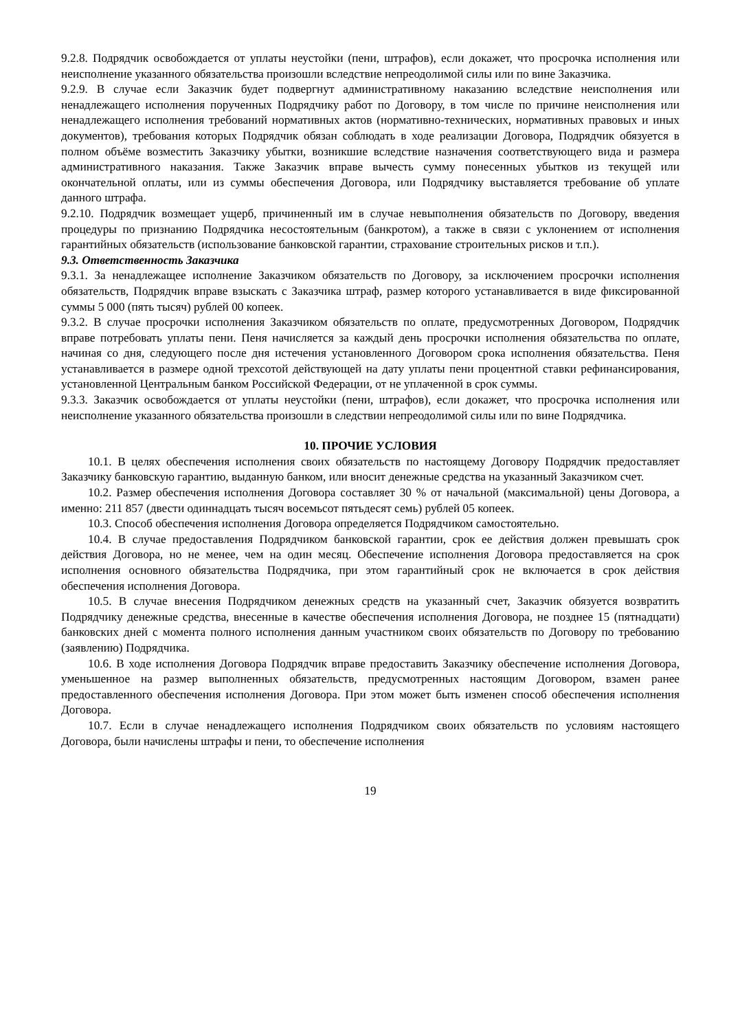9.2.8. Подрядчик освобождается от уплаты неустойки (пени, штрафов), если докажет, что просрочка исполнения или неисполнение указанного обязательства произошли вследствие непреодолимой силы или по вине Заказчика.
9.2.9. В случае если Заказчик будет подвергнут административному наказанию вследствие неисполнения или ненадлежащего исполнения порученных Подрядчику работ по Договору, в том числе по причине неисполнения или ненадлежащего исполнения требований нормативных актов (нормативно-технических, нормативных правовых и иных документов), требования которых Подрядчик обязан соблюдать в ходе реализации Договора, Подрядчик обязуется в полном объёме возместить Заказчику убытки, возникшие вследствие назначения соответствующего вида и размера административного наказания. Также Заказчик вправе вычесть сумму понесенных убытков из текущей или окончательной оплаты, или из суммы обеспечения Договора, или Подрядчику выставляется требование об уплате данного штрафа.
9.2.10. Подрядчик возмещает ущерб, причиненный им в случае невыполнения обязательств по Договору, введения процедуры по признанию Подрядчика несостоятельным (банкротом), а также в связи с уклонением от исполнения гарантийных обязательств (использование банковской гарантии, страхование строительных рисков и т.п.).
9.3. Ответственность Заказчика
9.3.1. За ненадлежащее исполнение Заказчиком обязательств по Договору, за исключением просрочки исполнения обязательств, Подрядчик вправе взыскать с Заказчика штраф, размер которого устанавливается в виде фиксированной суммы 5 000 (пять тысяч) рублей 00 копеек.
9.3.2. В случае просрочки исполнения Заказчиком обязательств по оплате, предусмотренных Договором, Подрядчик вправе потребовать уплаты пени. Пеня начисляется за каждый день просрочки исполнения обязательства по оплате, начиная со дня, следующего после дня истечения установленного Договором срока исполнения обязательства. Пеня устанавливается в размере одной трехсотой действующей на дату уплаты пени процентной ставки рефинансирования, установленной Центральным банком Российской Федерации, от не уплаченной в срок суммы.
9.3.3. Заказчик освобождается от уплаты неустойки (пени, штрафов), если докажет, что просрочка исполнения или неисполнение указанного обязательства произошли в следствии непреодолимой силы или по вине Подрядчика.
10. ПРОЧИЕ УСЛОВИЯ
10.1. В целях обеспечения исполнения своих обязательств по настоящему Договору Подрядчик предоставляет Заказчику банковскую гарантию, выданную банком, или вносит денежные средства на указанный Заказчиком счет.
10.2. Размер обеспечения исполнения Договора составляет 30 % от начальной (максимальной) цены Договора, а именно: 211 857 (двести одиннадцать тысяч восемьсот пятьдесят семь) рублей 05 копеек.
10.3. Способ обеспечения исполнения Договора определяется Подрядчиком самостоятельно.
10.4. В случае предоставления Подрядчиком банковской гарантии, срок ее действия должен превышать срок действия Договора, но не менее, чем на один месяц. Обеспечение исполнения Договора предоставляется на срок исполнения основного обязательства Подрядчика, при этом гарантийный срок не включается в срок действия обеспечения исполнения Договора.
10.5. В случае внесения Подрядчиком денежных средств на указанный счет, Заказчик обязуется возвратить Подрядчику денежные средства, внесенные в качестве обеспечения исполнения Договора, не позднее 15 (пятнадцати) банковских дней с момента полного исполнения данным участником своих обязательств по Договору по требованию (заявлению) Подрядчика.
10.6. В ходе исполнения Договора Подрядчик вправе предоставить Заказчику обеспечение исполнения Договора, уменьшенное на размер выполненных обязательств, предусмотренных настоящим Договором, взамен ранее предоставленного обеспечения исполнения Договора. При этом может быть изменен способ обеспечения исполнения Договора.
10.7. Если в случае ненадлежащего исполнения Подрядчиком своих обязательств по условиям настоящего Договора, были начислены штрафы и пени, то обеспечение исполнения
19